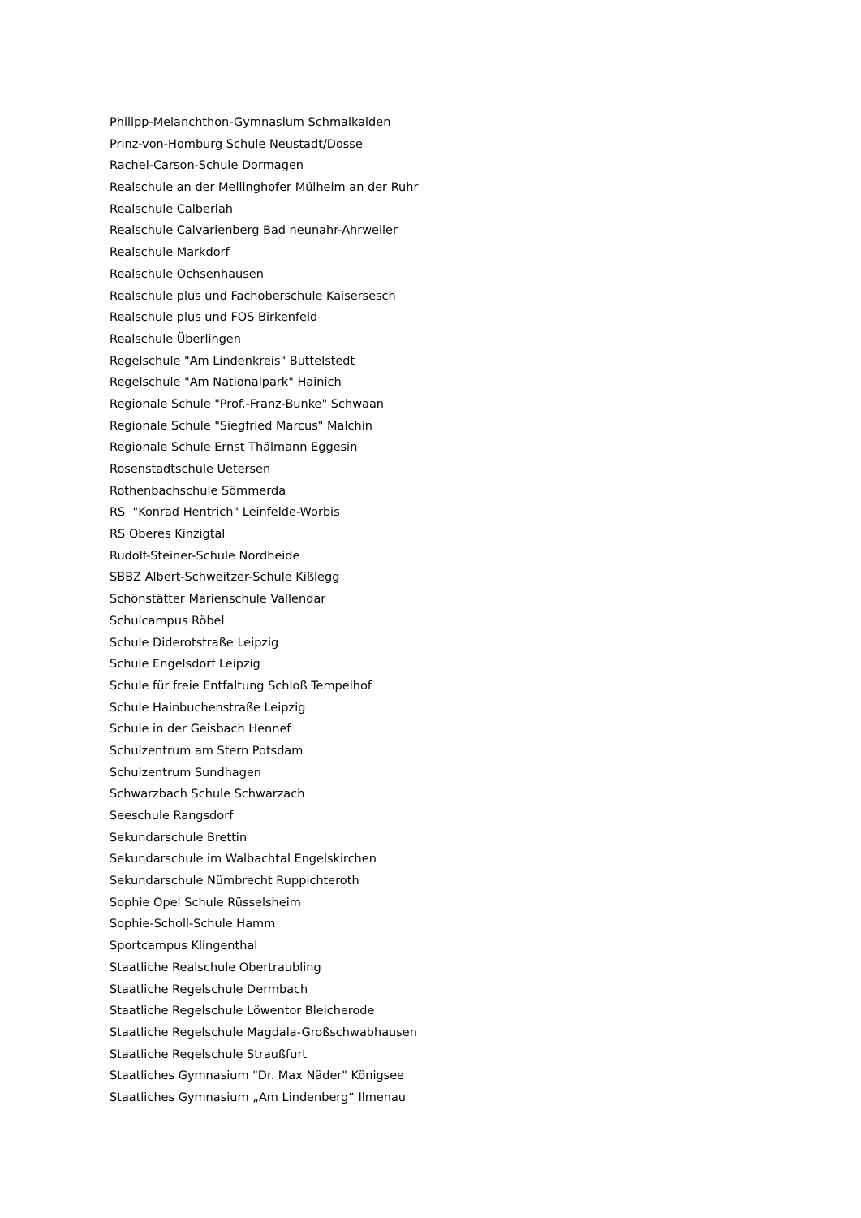Philipp-Melanchthon-Gymnasium Schmalkalden
Prinz-von-Homburg Schule Neustadt/Dosse
Rachel-Carson-Schule Dormagen
Realschule an der Mellinghofer Mülheim an der Ruhr
Realschule Calberlah
Realschule Calvarienberg Bad neunahr-Ahrweiler
Realschule Markdorf
Realschule Ochsenhausen
Realschule plus und Fachoberschule Kaisersesch
Realschule plus und FOS Birkenfeld
Realschule Überlingen
Regelschule "Am Lindenkreis" Buttelstedt
Regelschule "Am Nationalpark" Hainich
Regionale Schule "Prof.-Franz-Bunke" Schwaan
Regionale Schule "Siegfried Marcus" Malchin
Regionale Schule Ernst Thälmann Eggesin
Rosenstadtschule Uetersen
Rothenbachschule Sömmerda
RS "Konrad Hentrich" Leinfelde-Worbis
RS Oberes Kinzigtal
Rudolf-Steiner-Schule Nordheide
SBBZ Albert-Schweitzer-Schule Kißlegg
Schönstätter Marienschule Vallendar
Schulcampus Röbel
Schule Diderotstraße Leipzig
Schule Engelsdorf Leipzig
Schule für freie Entfaltung Schloß Tempelhof
Schule Hainbuchenstraße Leipzig
Schule in der Geisbach Hennef
Schulzentrum am Stern Potsdam
Schulzentrum Sundhagen
Schwarzbach Schule Schwarzach
Seeschule Rangsdorf
Sekundarschule Brettin
Sekundarschule im Walbachtal Engelskirchen
Sekundarschule Nümbrecht Ruppichteroth
Sophie Opel Schule Rüsselsheim
Sophie-Scholl-Schule Hamm
Sportcampus Klingenthal
Staatliche Realschule Obertraubling
Staatliche Regelschule Dermbach
Staatliche Regelschule Löwentor Bleicherode
Staatliche Regelschule Magdala-Großschwabhausen
Staatliche Regelschule Straußfurt
Staatliches Gymnasium "Dr. Max Näder" Königsee
Staatliches Gymnasium „Am Lindenberg“ Ilmenau